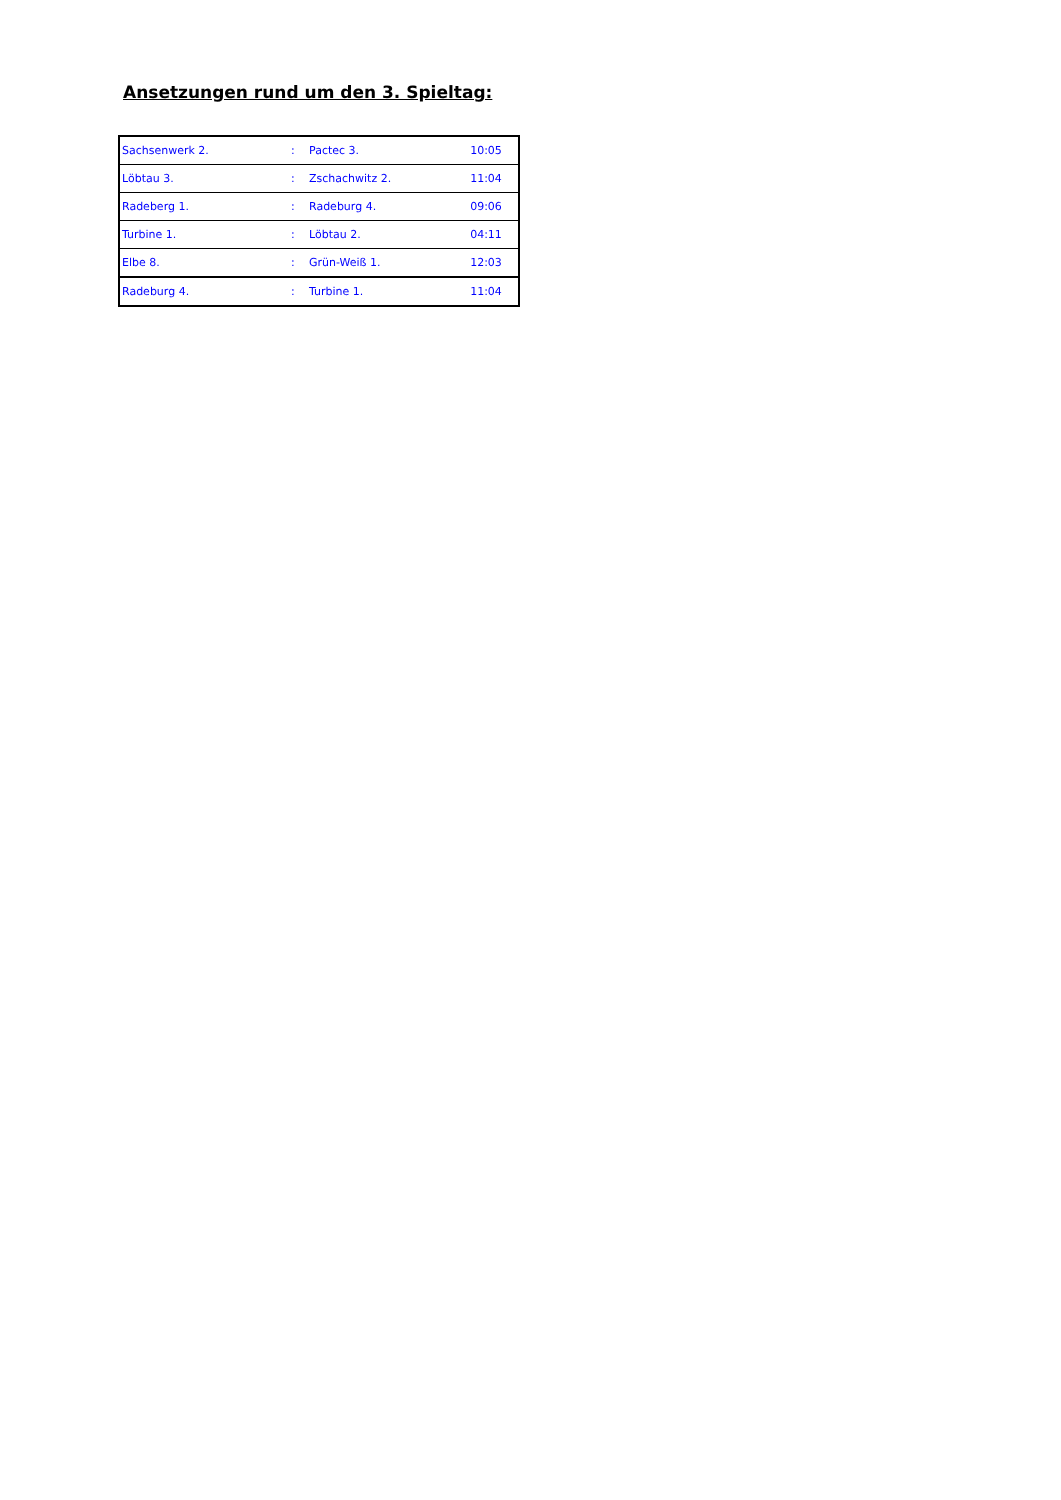Ansetzungen rund um den 3. Spieltag:
| Sachsenwerk 2. | : | Pactec 3. | 10:05 |
| Löbtau 3. | : | Zschachwitz 2. | 11:04 |
| Radeberg 1. | : | Radeburg 4. | 09:06 |
| Turbine 1. | : | Löbtau 2. | 04:11 |
| Elbe 8. | : | Grün-Weiß 1. | 12:03 |
| Radeburg 4. | : | Turbine 1. | 11:04 |